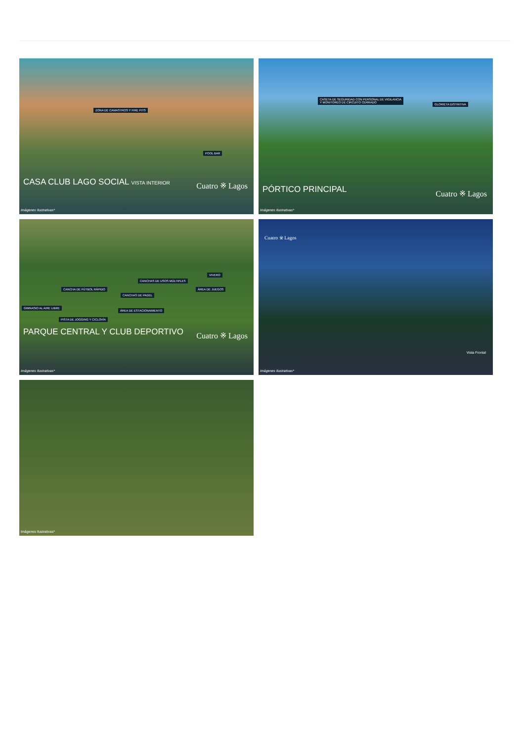ZONA DE CAMASTROS Y FIRE PITS
POOL BAR
CASA CLUB LAGO SOCIAL VISTA INTERIOR
Cuatro ※ Lagos
Imágenes Ilustrativas*
CASETA DE SEGURIDAD CON PERSONAL DE VIGILANCIA
Y MONITOREO DE CIRCUITO CERRADO GLORIETA DISTINTIVA
PÓRTICO PRINCIPAL Cuatro ※ Lagos
Imágenes Ilustrativas*
CANCHAS DE USOS MÚLTIPLES
VIVERO
CANCHA DE FÚTBOL RÁPIDO ÁREA DE JUEGOS
CANCHAS DE PADEL
GIMNASIO AL AIRE LIBRE
ÁREA DE ESTACIONAMIENTO
PISTA DE JOGGING Y CICLOVÍA
PARQUE CENTRAL Y CLUB DEPORTIVO
Cuatro ※ Lagos
Imágenes Ilustrativas*
Cuatro ※ Lagos
Vista Frontal
Imágenes Ilustrativas*
Imágenes Ilustrativas*